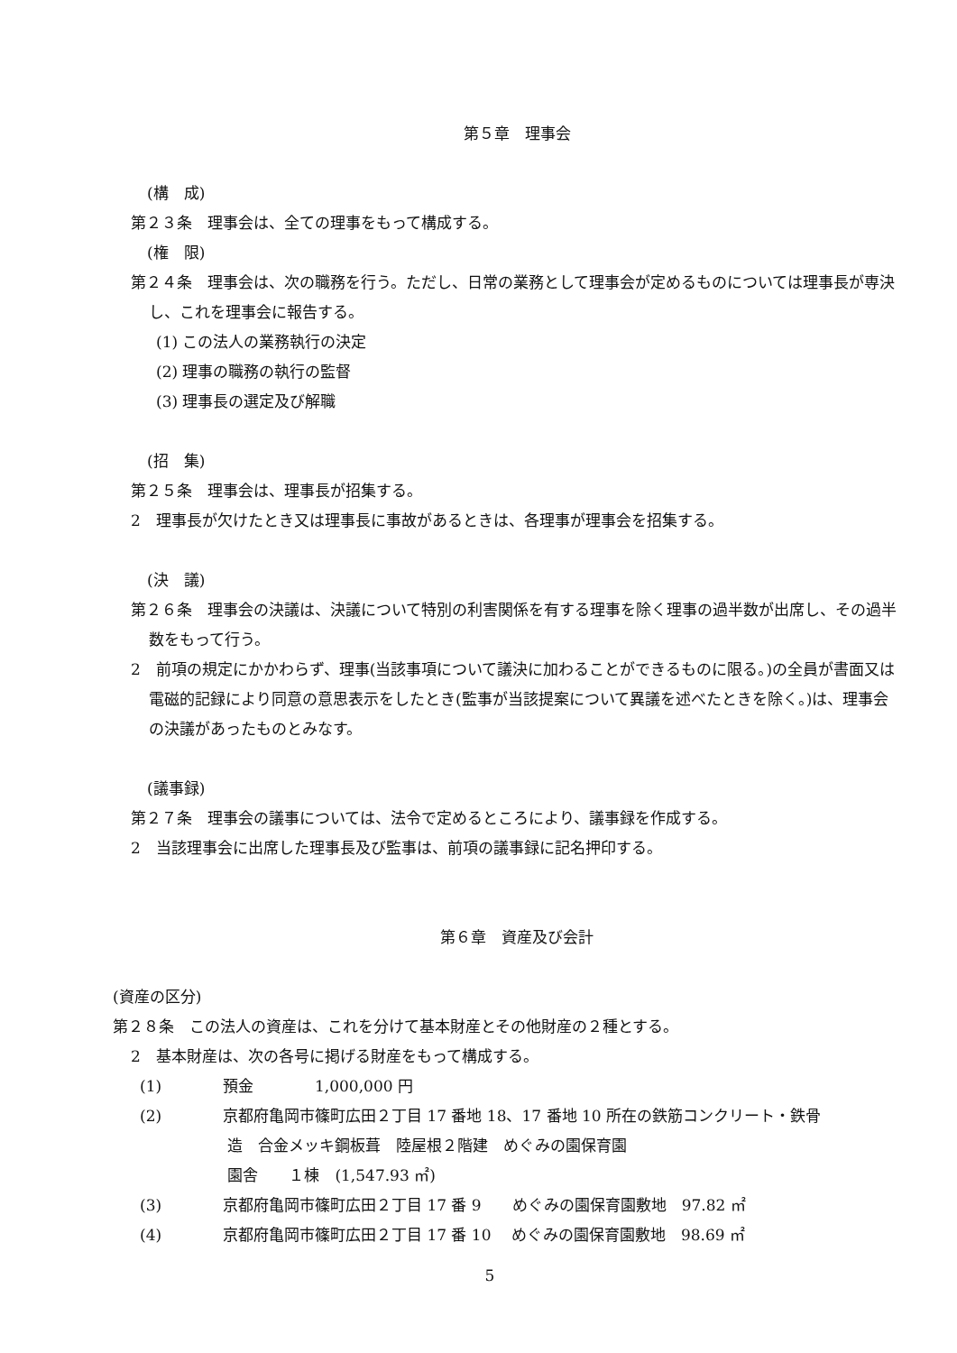第５章　理事会
(構　成)
第２３条　理事会は、全ての理事をもって構成する。
(権　限)
第２４条　理事会は、次の職務を行う。ただし、日常の業務として理事会が定めるものについては理事長が専決し、これを理事会に報告する。
(1) この法人の業務執行の決定
(2) 理事の職務の執行の監督
(3) 理事長の選定及び解職
(招　集)
第２５条　理事会は、理事長が招集する。
2　理事長が欠けたとき又は理事長に事故があるときは、各理事が理事会を招集する。
(決　議)
第２６条　理事会の決議は、決議について特別の利害関係を有する理事を除く理事の過半数が出席し、その過半数をもって行う。
2　前項の規定にかかわらず、理事(当該事項について議決に加わることができるものに限る。)の全員が書面又は電磁的記録により同意の意思表示をしたとき(監事が当該提案について異議を述べたときを除く。)は、理事会の決議があったものとみなす。
(議事録)
第２７条　理事会の議事については、法令で定めるところにより、議事録を作成する。
2　当該理事会に出席した理事長及び監事は、前項の議事録に記名押印する。
第６章　資産及び会計
(資産の区分)
第２８条　この法人の資産は、これを分けて基本財産とその他財産の２種とする。
2　基本財産は、次の各号に掲げる財産をもって構成する。
(1) 預金　　　　1,000,000 円
(2) 京都府亀岡市篠町広田２丁目 17 番地 18、17 番地 10 所在の鉄筋コンクリート・鉄骨
造　合金メッキ鋼板葺　陸屋根２階建　めぐみの園保育園
園舎　　１棟　(1,547.93 ㎡)
(3) 京都府亀岡市篠町広田２丁目 17 番 9　　めぐみの園保育園敷地　97.82 ㎡
(4) 京都府亀岡市篠町広田２丁目 17 番 10　 めぐみの園保育園敷地　98.69 ㎡
5